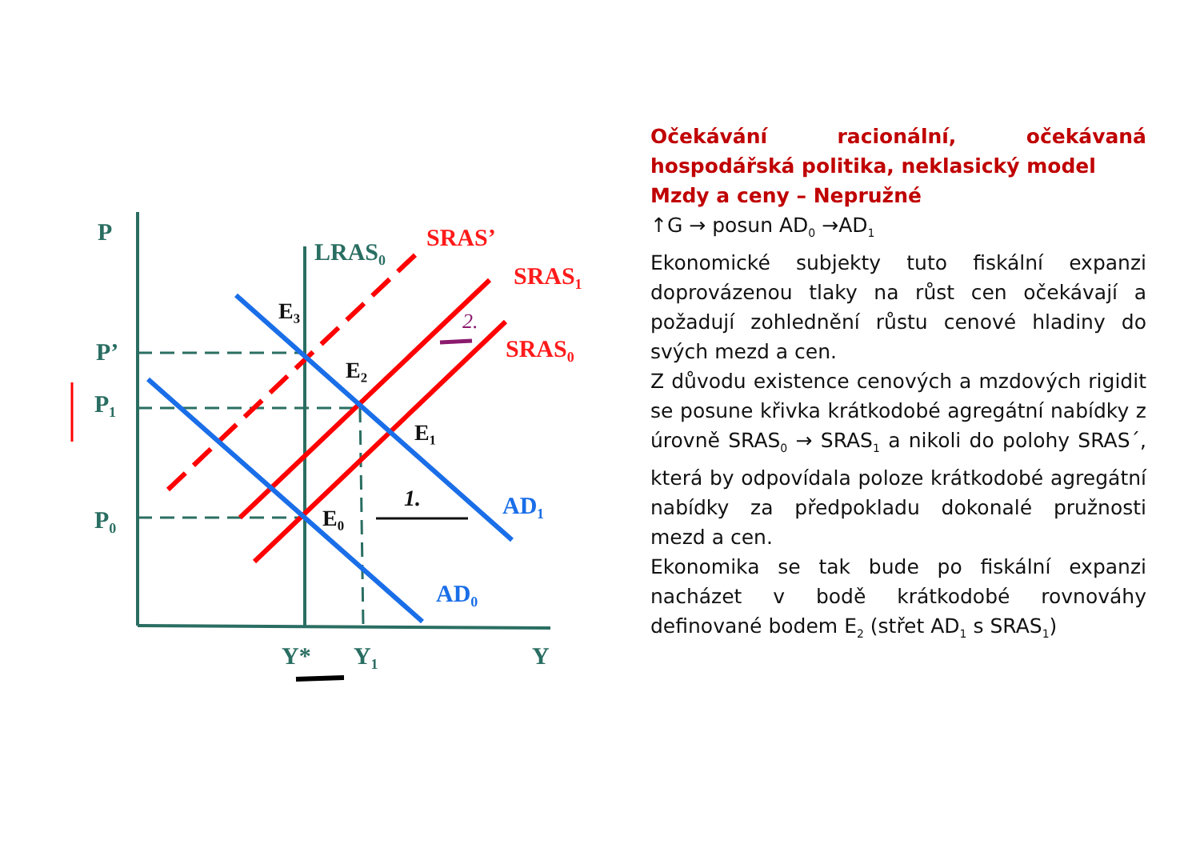P
LRAS₀
P’
P₁
P₀
Y*
Y₁
Y
SRAS’
SRAS₁
SRAS₀
AD₁
AD₀
E₃
E₂
E₁
E₀
1.
2.
Očekávání racionální, očekávaná hospodářská politika, neklasický model
Mzdy a ceny – Nepružné
↑G → posun AD<sub>0</sub> →AD<sub>1</sub>
Ekonomické subjekty tuto fiskální expanzi doprovázenou tlaky na růst cen očekávají a požadují zohlednění růstu cenové hladiny do svých mezd a cen.
Z důvodu existence cenových a mzdových rigidit se posune křivka krátkodobé agregátní nabídky z úrovně SRAS<sub>0</sub> → SRAS<sub>1</sub> a nikoli do polohy SRAS´, která by odpovídala poloze krátkodobé agregátní nabídky za předpokladu dokonalé pružnosti mezd a cen.
Ekonomika se tak bude po fiskální expanzi nacházet v bodě krátkodobé rovnováhy definované bodem E<sub>2</sub> (střet AD<sub>1</sub> s SRAS<sub>1</sub>)